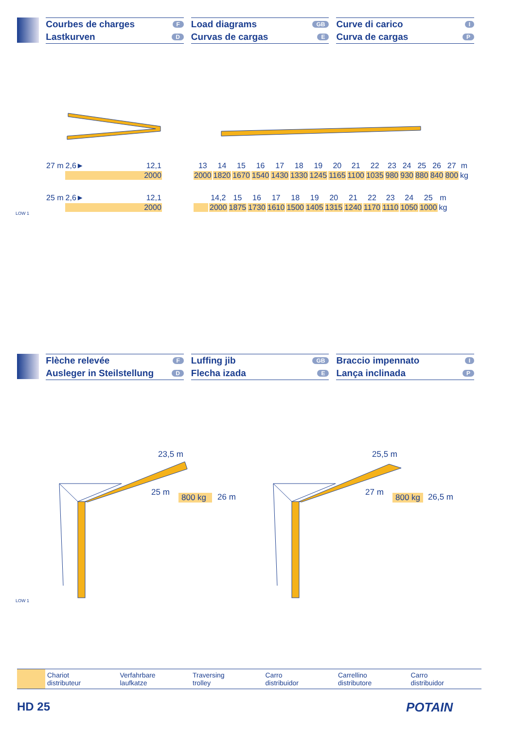Courbes de charges F
Lastkurven D
Load diagrams GB
Curvas de cargas E
Curve di carico I
Curva de cargas P
| 27 m | 2,6► | | 12,1 |
| | 2000 | | |
| 25 m | 2,6► | | 12,1 |
| | 2000 | | |
| 13 | 14 | 15 | 16 | 17 | 18 | 19 | 20 | 21 | 22 | 23 | 24 | 25 | 26 | 27 | m |
| 2000 | 1820 | 1670 | 1540 | 1430 | 1330 | 1245 | 1165 | 1100 | 1035 | 980 | 930 | 880 | 840 | 800 | kg |
| | 14,2 | 15 | 16 | 17 | 18 | 19 | 20 | 21 | 22 | 23 | 24 | 25 | m |
| | 2000 | 1875 | 1730 | 1610 | 1500 | 1405 | 1315 | 1240 | 1170 | 1110 | 1050 | 1000 | kg |
LOW 1
Flèche relevée F
Ausleger in Steilstellung D
Luffing jib GB
Flecha izada E
Braccio impennato I
Lança inclinada P
23,5 m
25 m
800 kg 26 m
25,5 m
27 m
800 kg 26,5 m
LOW 1
Chariot
distributeur
Verfahrbare
laufkatze
Traversing
trolley
Carro
distribuidor
Carrellino
distributore
Carro
distribuidor
HD 25 POTAIN